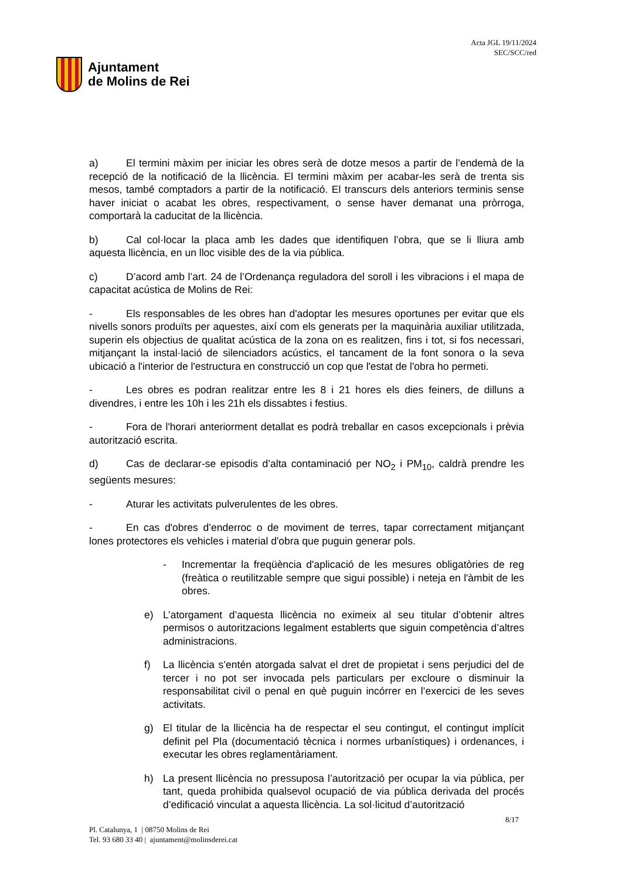Ajuntament
de Molins de Rei
Acta JGL 19/11/2024
SEC/SCC/red
a) El termini màxim per iniciar les obres serà de dotze mesos a partir de l’endemà de la recepció de la notificació de la llicència. El termini màxim per acabar-les serà de trenta sis mesos, també comptadors a partir de la notificació. El transcurs dels anteriors terminis sense haver iniciat o acabat les obres, respectivament, o sense haver demanat una pròrroga, comportarà la caducitat de la llicència.
b) Cal col·locar la placa amb les dades que identifiquen l’obra, que se li lliura amb aquesta llicència, en un lloc visible des de la via pública.
c) D’acord amb l’art. 24 de l’Ordenança reguladora del soroll i les vibracions i el mapa de capacitat acústica de Molins de Rei:
- Els responsables de les obres han d'adoptar les mesures oportunes per evitar que els nivells sonors produïts per aquestes, així com els generats per la maquinària auxiliar utilitzada, superin els objectius de qualitat acústica de la zona on es realitzen, fins i tot, si fos necessari, mitjançant la instal·lació de silenciadors acústics, el tancament de la font sonora o la seva ubicació a l'interior de l'estructura en construcció un cop que l'estat de l'obra ho permeti.
- Les obres es podran realitzar entre les 8 i 21 hores els dies feiners, de dilluns a divendres, i entre les 10h i les 21h els dissabtes i festius.
- Fora de l'horari anteriorment detallat es podrà treballar en casos excepcionals i prèvia autorització escrita.
d) Cas de declarar-se episodis d’alta contaminació per NO<sub>2</sub> i PM<sub>10</sub>, caldrà prendre les següents mesures:
- Aturar les activitats pulverulentes de les obres.
- En cas d'obres d’enderroc o de moviment de terres, tapar correctament mitjançant lones protectores els vehicles i material d'obra que puguin generar pols.
- Incrementar la freqüència d'aplicació de les mesures obligatòries de reg (freàtica o reutilitzable sempre que sigui possible) i neteja en l'àmbit de les obres.
e) L’atorgament d’aquesta llicència no eximeix al seu titular d’obtenir altres permisos o autoritzacions legalment establerts que siguin competència d’altres administracions.
f) La llicència s’entén atorgada salvat el dret de propietat i sens perjudici del de tercer i no pot ser invocada pels particulars per excloure o disminuir la responsabilitat civil o penal en què puguin incórrer en l’exercici de les seves activitats.
g) El titular de la llicència ha de respectar el seu contingut, el contingut implícit definit pel Pla (documentació tècnica i normes urbanístiques) i ordenances, i executar les obres reglamentàriament.
h) La present llicència no pressuposa l’autorització per ocupar la via pública, per tant, queda prohibida qualsevol ocupació de via pública derivada del procés d’edificació vinculat a aquesta llicència. La sol·licitud d’autorització
8/17
Pl. Catalunya, 1 | 08750 Molins de Rei
Tel. 93 680 33 40 | ajuntament@molinsderei.cat